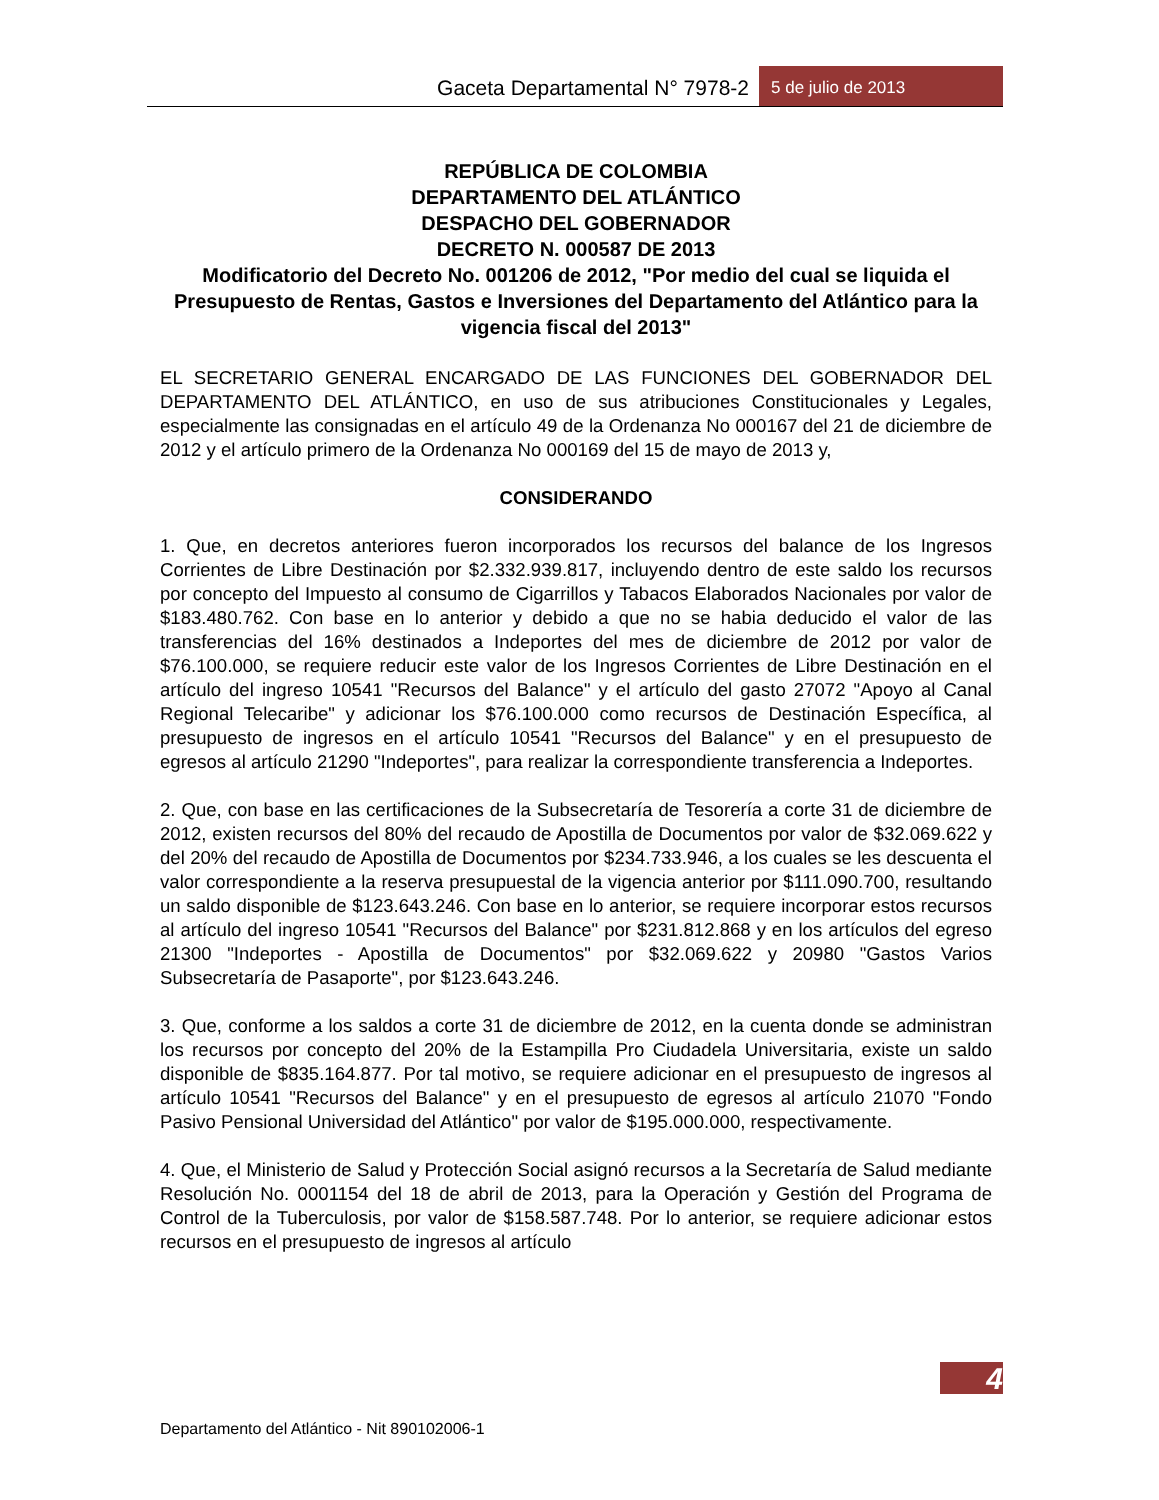Gaceta Departamental N° 7978-2 5 de julio de 2013
REPÚBLICA DE COLOMBIA
DEPARTAMENTO DEL ATLÁNTICO
DESPACHO DEL GOBERNADOR
DECRETO N. 000587 DE 2013
Modificatorio del Decreto No. 001206 de 2012, "Por medio del cual se liquida el Presupuesto de Rentas, Gastos e Inversiones del Departamento del Atlántico para la vigencia fiscal del 2013"
EL SECRETARIO GENERAL ENCARGADO DE LAS FUNCIONES DEL GOBERNADOR DEL DEPARTAMENTO DEL ATLÁNTICO, en uso de sus atribuciones Constitucionales y Legales, especialmente las consignadas en el artículo 49 de la Ordenanza No 000167 del 21 de diciembre de 2012 y el artículo primero de la Ordenanza No 000169 del 15 de mayo de 2013 y,
CONSIDERANDO
1. Que, en decretos anteriores fueron incorporados los recursos del balance de los Ingresos Corrientes de Libre Destinación por $2.332.939.817, incluyendo dentro de este saldo los recursos por concepto del Impuesto al consumo de Cigarrillos y Tabacos Elaborados Nacionales por valor de $183.480.762. Con base en lo anterior y debido a que no se habia deducido el valor de las transferencias del 16% destinados a Indeportes del mes de diciembre de 2012 por valor de $76.100.000, se requiere reducir este valor de los Ingresos Corrientes de Libre Destinación en el artículo del ingreso 10541 "Recursos del Balance" y el artículo del gasto 27072 "Apoyo al Canal Regional Telecaribe" y adicionar los $76.100.000 como recursos de Destinación Específica, al presupuesto de ingresos en el artículo 10541 "Recursos del Balance" y en el presupuesto de egresos al artículo 21290 "Indeportes", para realizar la correspondiente transferencia a Indeportes.
2. Que, con base en las certificaciones de la Subsecretaría de Tesorería a corte 31 de diciembre de 2012, existen recursos del 80% del recaudo de Apostilla de Documentos por valor de $32.069.622 y del 20% del recaudo de Apostilla de Documentos por $234.733.946, a los cuales se les descuenta el valor correspondiente a la reserva presupuestal de la vigencia anterior por $111.090.700, resultando un saldo disponible de $123.643.246. Con base en lo anterior, se requiere incorporar estos recursos al artículo del ingreso 10541 "Recursos del Balance" por $231.812.868 y en los artículos del egreso 21300 "Indeportes - Apostilla de Documentos" por $32.069.622 y 20980 "Gastos Varios Subsecretaría de Pasaporte", por $123.643.246.
3. Que, conforme a los saldos a corte 31 de diciembre de 2012, en la cuenta donde se administran los recursos por concepto del 20% de la Estampilla Pro Ciudadela Universitaria, existe un saldo disponible de $835.164.877. Por tal motivo, se requiere adicionar en el presupuesto de ingresos al artículo 10541 "Recursos del Balance" y en el presupuesto de egresos al artículo 21070 "Fondo Pasivo Pensional Universidad del Atlántico" por valor de $195.000.000, respectivamente.
4. Que, el Ministerio de Salud y Protección Social asignó recursos a la Secretaría de Salud mediante Resolución No. 0001154 del 18 de abril de 2013, para la Operación y Gestión del Programa de Control de la Tuberculosis, por valor de $158.587.748. Por lo anterior, se requiere adicionar estos recursos en el presupuesto de ingresos al artículo
4
Departamento del Atlántico - Nit 890102006-1